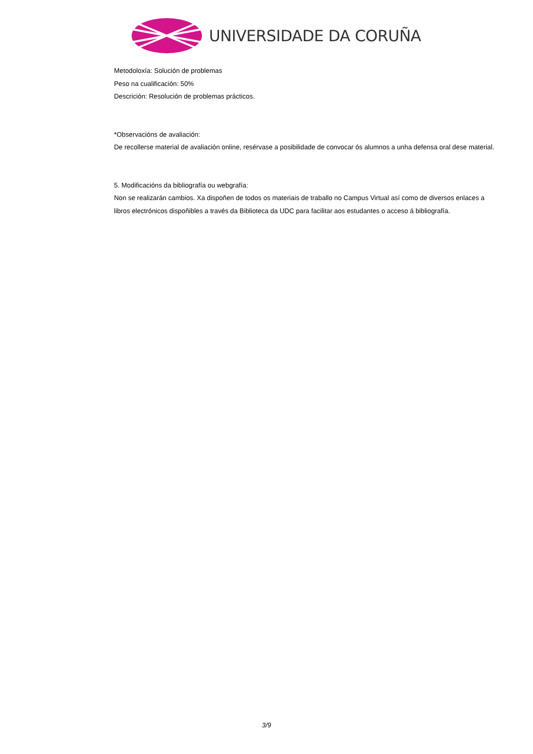UNIVERSIDADE DA CORUÑA
Metodoloxía: Solución de problemas
Peso na cualificación: 50%
Descrición: Resolución de problemas prácticos.
*Observacións de avaliación:
De recollerse material de avaliación online, resérvase a posibilidade de convocar ós alumnos a unha defensa oral dese material.
5. Modificacións da bibliografía ou webgrafía:
Non se realizarán cambios. Xa dispoñen de todos os materiais de traballo no Campus Virtual así como de diversos enlaces a libros electrónicos dispoñibles a través da Biblioteca da UDC para facilitar aos estudantes o acceso á bibliografía.
3/9